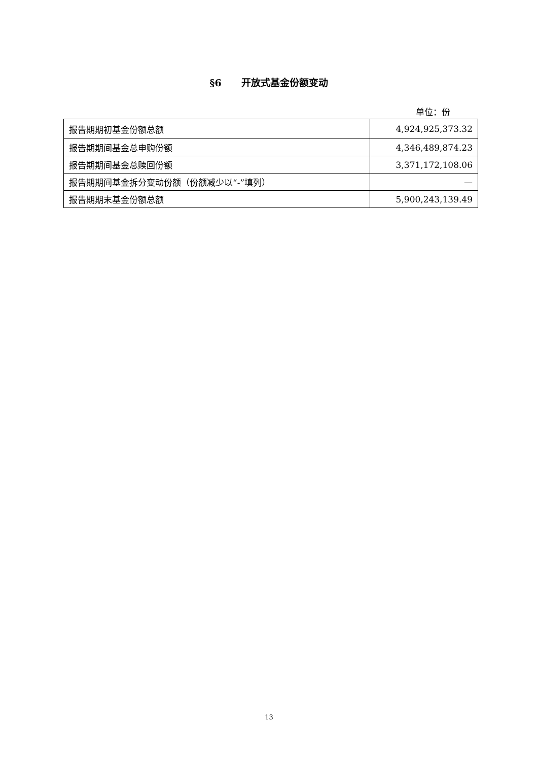§6 开放式基金份额变动
单位：份
| 报告期期初基金份额总额 | 4,924,925,373.32 |
| 报告期期间基金总申购份额 | 4,346,489,874.23 |
| 报告期期间基金总赎回份额 | 3,371,172,108.06 |
| 报告期期间基金拆分变动份额（份额减少以“-”填列） | — |
| 报告期期末基金份额总额 | 5,900,243,139.49 |
13